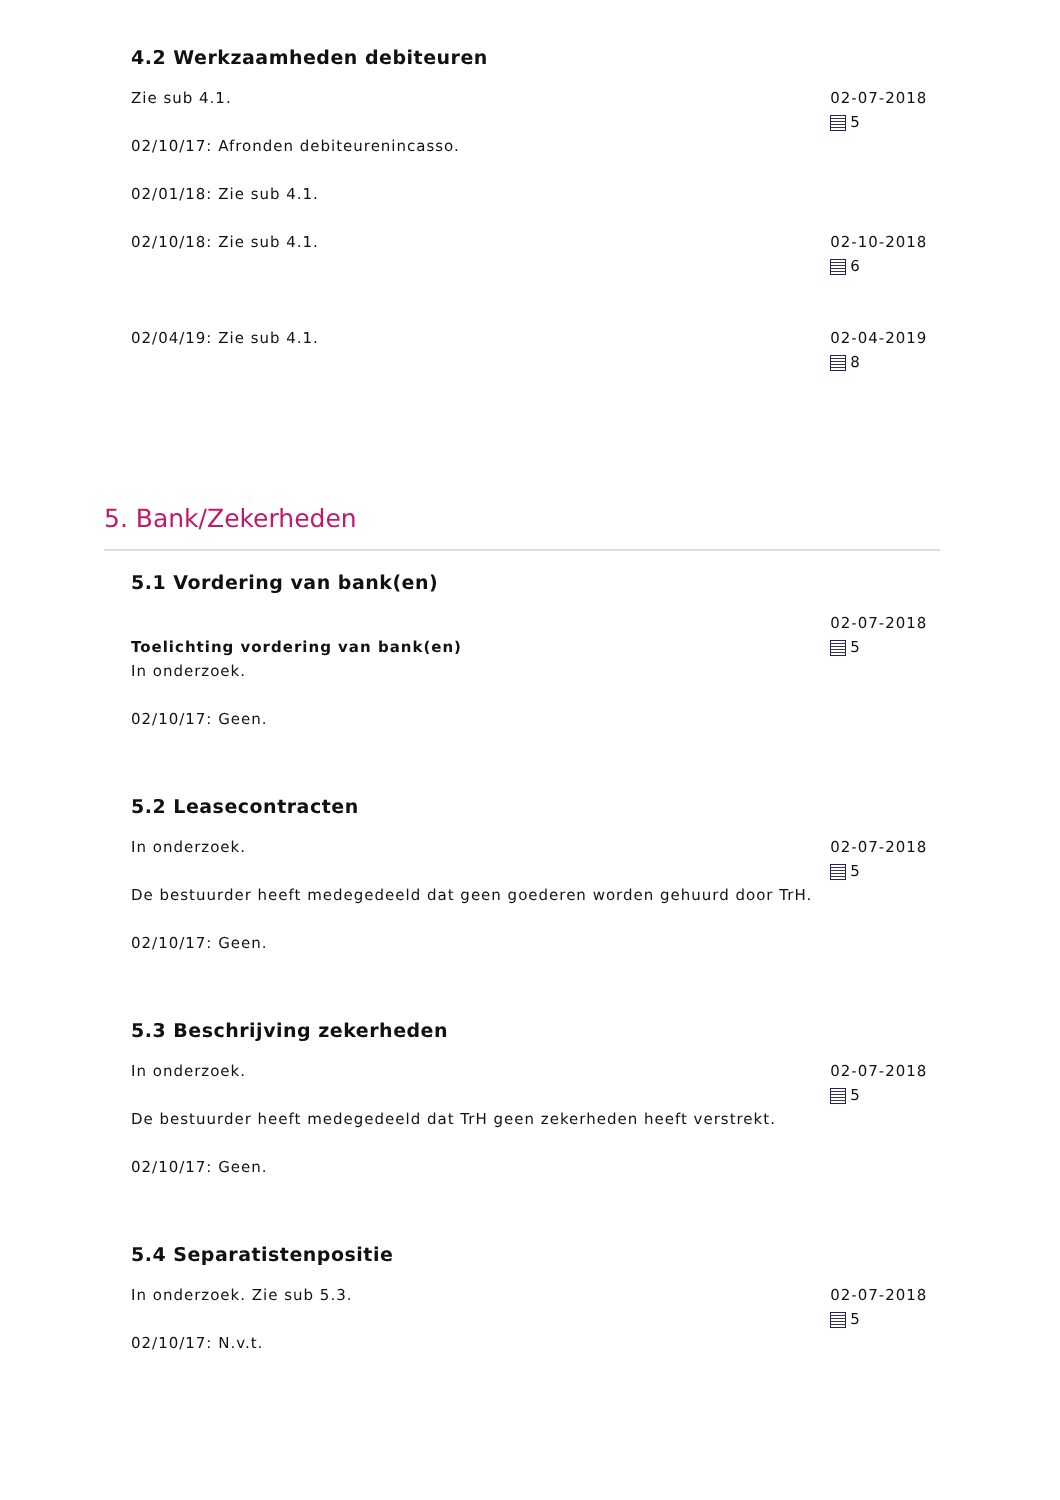4.2 Werkzaamheden debiteuren
Zie sub 4.1.
02/10/17: Afronden debiteurenincasso.
02/01/18: Zie sub 4.1.
02-07-2018
5
02/10/18: Zie sub 4.1. 02-10-2018
6
02/04/19: Zie sub 4.1. 02-04-2019
8
5. Bank/Zekerheden
5.1 Vordering van bank(en)
Toelichting vordering van bank(en)
In onderzoek.
02/10/17: Geen.
02-07-2018
5
5.2 Leasecontracten
In onderzoek.
De bestuurder heeft medegedeeld dat geen goederen worden gehuurd door TrH.
02/10/17: Geen.
02-07-2018
5
5.3 Beschrijving zekerheden
In onderzoek.
De bestuurder heeft medegedeeld dat TrH geen zekerheden heeft verstrekt.
02/10/17: Geen.
02-07-2018
5
5.4 Separatistenpositie
In onderzoek. Zie sub 5.3.
02/10/17: N.v.t.
02-07-2018
5